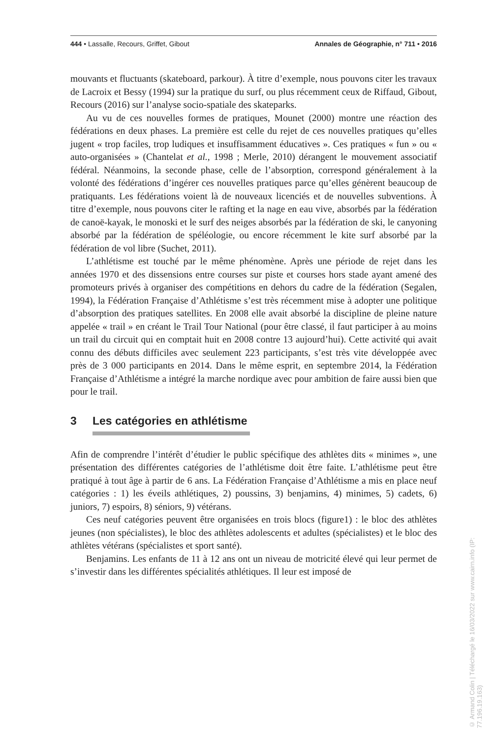444 • Lassalle, Recours, Griffet, Gibout Annales de Géographie, n° 711 • 2016
mouvants et fluctuants (skateboard, parkour). À titre d’exemple, nous pouvons citer les travaux de Lacroix et Bessy (1994) sur la pratique du surf, ou plus récemment ceux de Riffaud, Gibout, Recours (2016) sur l’analyse socio-spatiale des skateparks.
Au vu de ces nouvelles formes de pratiques, Mounet (2000) montre une réaction des fédérations en deux phases. La première est celle du rejet de ces nouvelles pratiques qu’elles jugent « trop faciles, trop ludiques et insuffisamment éducatives ». Ces pratiques « fun » ou « auto-organisées » (Chantelat et al., 1998 ; Merle, 2010) dérangent le mouvement associatif fédéral. Néanmoins, la seconde phase, celle de l’absorption, correspond généralement à la volonté des fédérations d’ingérer ces nouvelles pratiques parce qu’elles génèrent beaucoup de pratiquants. Les fédérations voient là de nouveaux licenciés et de nouvelles subventions. À titre d’exemple, nous pouvons citer le rafting et la nage en eau vive, absorbés par la fédération de canoë-kayak, le monoski et le surf des neiges absorbés par la fédération de ski, le canyoning absorbé par la fédération de spéléologie, ou encore récemment le kite surf absorbé par la fédération de vol libre (Suchet, 2011).
L’athlétisme est touché par le même phénomène. Après une période de rejet dans les années 1970 et des dissensions entre courses sur piste et courses hors stade ayant amené des promoteurs privés à organiser des compétitions en dehors du cadre de la fédération (Segalen, 1994), la Fédération Française d’Athlétisme s’est très récemment mise à adopter une politique d’absorption des pratiques satellites. En 2008 elle avait absorbé la discipline de pleine nature appelée « trail » en créant le Trail Tour National (pour être classé, il faut participer à au moins un trail du circuit qui en comptait huit en 2008 contre 13 aujourd’hui). Cette activité qui avait connu des débuts difficiles avec seulement 223 participants, s’est très vite développée avec près de 3 000 participants en 2014. Dans le même esprit, en septembre 2014, la Fédération Française d’Athlétisme a intégré la marche nordique avec pour ambition de faire aussi bien que pour le trail.
3 Les catégories en athlétisme
Afin de comprendre l’intérêt d’étudier le public spécifique des athlètes dits « minimes », une présentation des différentes catégories de l’athlétisme doit être faite. L’athlétisme peut être pratiqué à tout âge à partir de 6 ans. La Fédération Française d’Athlétisme a mis en place neuf catégories : 1) les éveils athlétiques, 2) poussins, 3) benjamins, 4) minimes, 5) cadets, 6) juniors, 7) espoirs, 8) séniors, 9) vétérans.
Ces neuf catégories peuvent être organisées en trois blocs (figure1) : le bloc des athlètes jeunes (non spécialistes), le bloc des athlètes adolescents et adultes (spécialistes) et le bloc des athlètes vétérans (spécialistes et sport santé).
Benjamins. Les enfants de 11 à 12 ans ont un niveau de motricité élevé qui leur permet de s’investir dans les différentes spécialités athlétiques. Il leur est imposé de
© Armand Colin | Téléchargé le 16/03/2022 sur www.cairn.info (IP: 77.196.19.163)